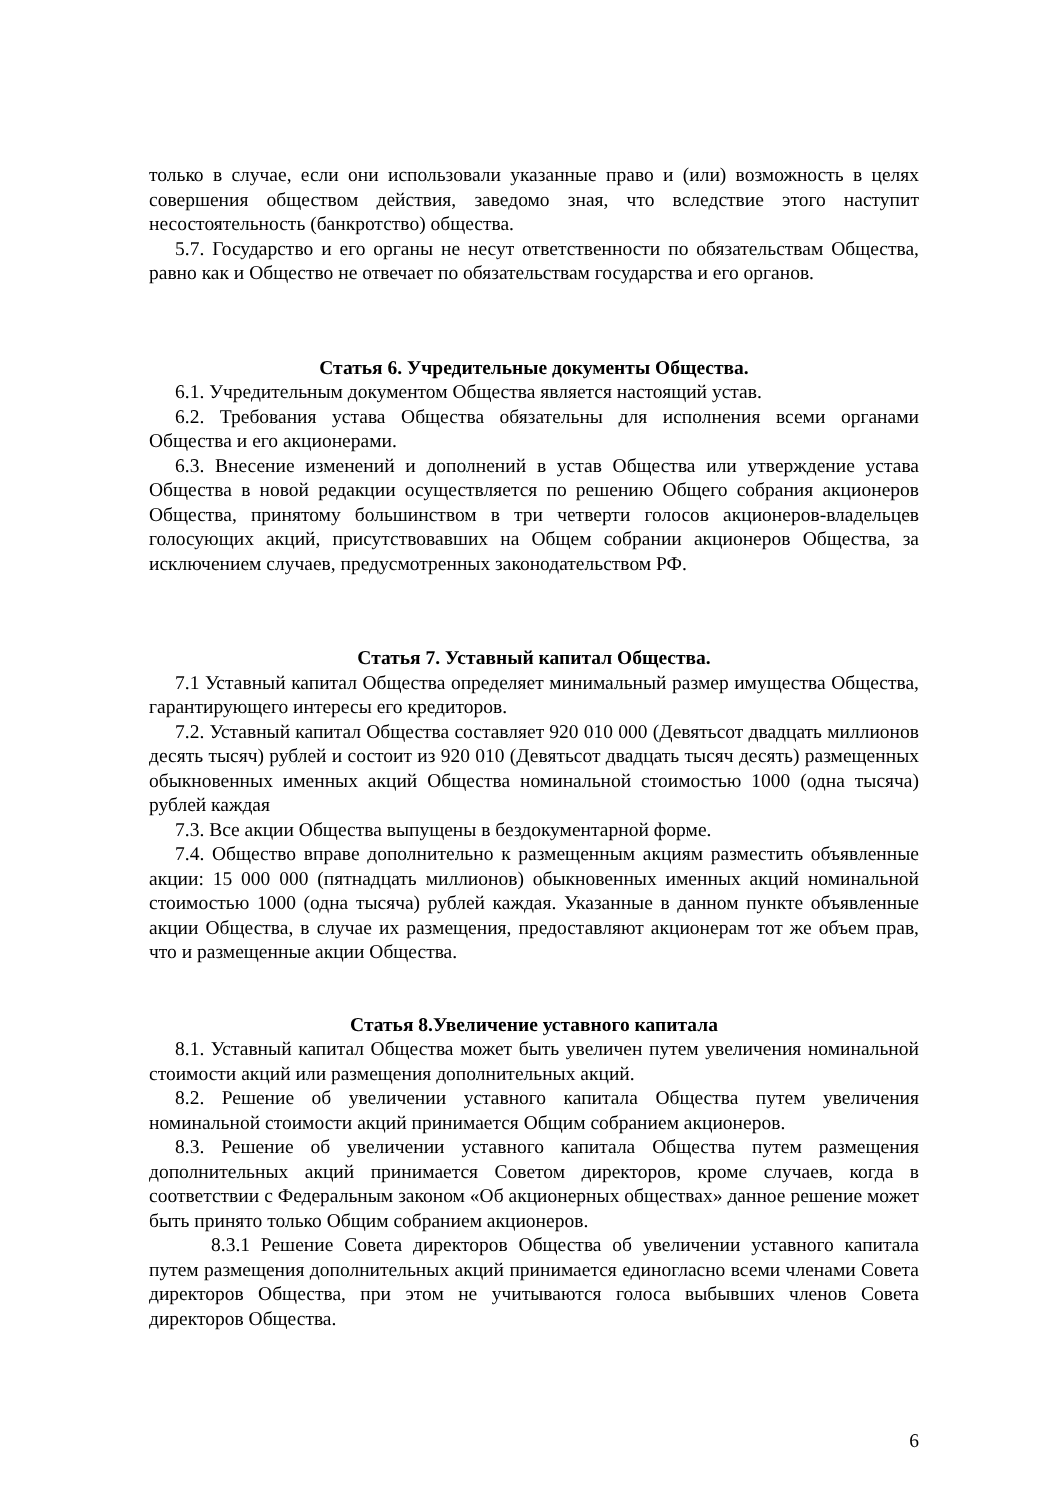только в случае, если они использовали указанные право и (или) возможность в целях совершения обществом действия, заведомо зная, что вследствие этого наступит несостоятельность (банкротство) общества.
5.7. Государство и его органы не несут ответственности по обязательствам Общества, равно как и Общество не отвечает по обязательствам государства и его органов.
Статья 6. Учредительные документы Общества.
6.1. Учредительным документом Общества является настоящий устав.
6.2. Требования устава Общества обязательны для исполнения всеми органами Общества и его акционерами.
6.3. Внесение изменений и дополнений в устав Общества или утверждение устава Общества в новой редакции осуществляется по решению Общего собрания акционеров Общества, принятому большинством в три четверти голосов акционеров-владельцев голосующих акций, присутствовавших на Общем собрании акционеров Общества, за исключением случаев, предусмотренных законодательством РФ.
Статья 7. Уставный капитал Общества.
7.1 Уставный капитал Общества определяет минимальный размер имущества Общества, гарантирующего интересы его кредиторов.
7.2. Уставный капитал Общества составляет 920 010 000 (Девятьсот двадцать миллионов десять тысяч) рублей и состоит из 920 010 (Девятьсот двадцать тысяч десять) размещенных обыкновенных именных акций Общества номинальной стоимостью 1000 (одна тысяча) рублей каждая
7.3. Все акции Общества выпущены в бездокументарной форме.
7.4. Общество вправе дополнительно к размещенным акциям разместить объявленные акции: 15 000 000 (пятнадцать миллионов) обыкновенных именных акций номинальной стоимостью 1000 (одна тысяча) рублей каждая. Указанные в данном пункте объявленные акции Общества, в случае их размещения, предоставляют акционерам тот же объем прав, что и размещенные акции Общества.
Статья 8.Увеличение уставного капитала
8.1. Уставный капитал Общества может быть увеличен путем увеличения номинальной стоимости акций или размещения дополнительных акций.
8.2. Решение об увеличении уставного капитала Общества путем увеличения номинальной стоимости акций принимается Общим собранием акционеров.
8.3. Решение об увеличении уставного капитала Общества путем размещения дополнительных акций принимается Советом директоров, кроме случаев, когда в соответствии с Федеральным законом «Об акционерных обществах» данное решение может быть принято только Общим собранием акционеров.
8.3.1 Решение Совета директоров Общества об увеличении уставного капитала путем размещения дополнительных акций принимается единогласно всеми членами Совета директоров Общества, при этом не учитываются голоса выбывших членов Совета директоров Общества.
6